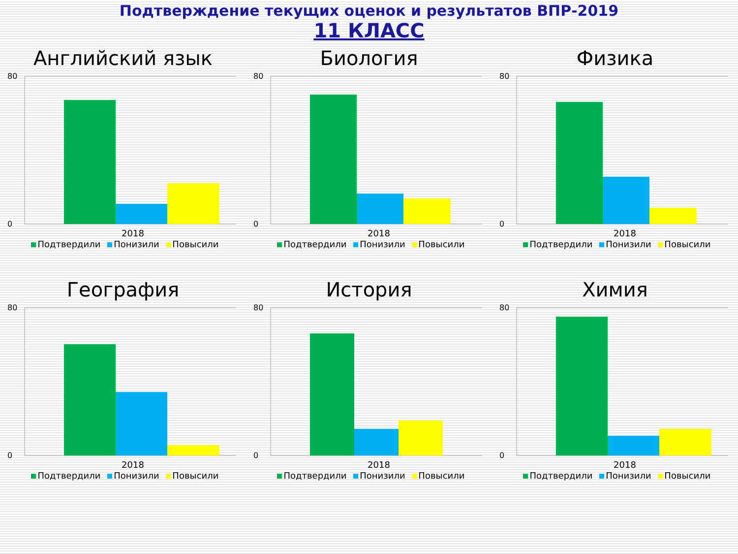Подтверждение текущих оценок и результатов ВПР-2019
11 КЛАСС
Английский язык
80
0
2018
Подтвердили Понизили Повысили
Биология
80
0
2018
Подтвердили Понизили Повысили
Физика
80
0
2018
Подтвердили Понизили Повысили
География
80
0
2018
Подтвердили Понизили Повысили
История
80
0
2018
Подтвердили Понизили Повысили
Химия
80
0
2018
Подтвердили Понизили Повысили